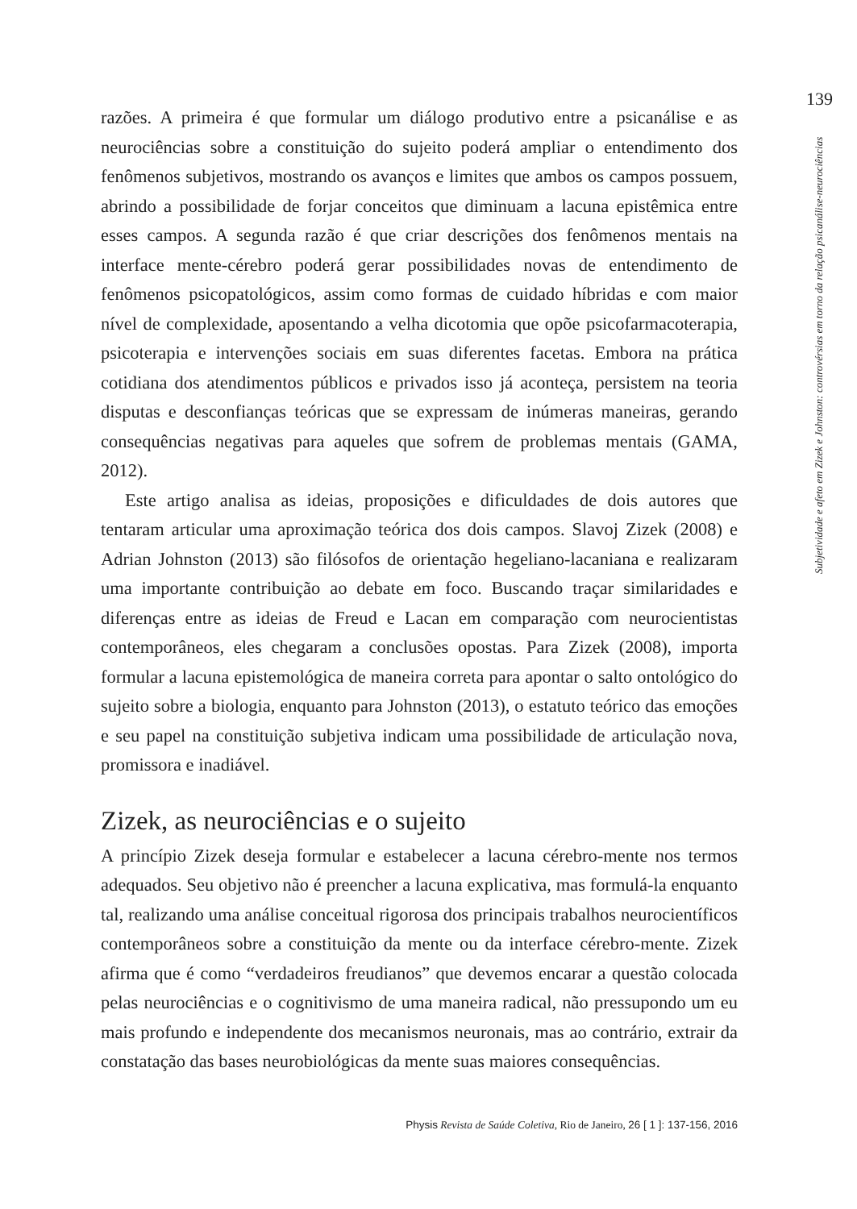139
razões. A primeira é que formular um diálogo produtivo entre a psicanálise e as neurociências sobre a constituição do sujeito poderá ampliar o entendimento dos fenômenos subjetivos, mostrando os avanços e limites que ambos os campos possuem, abrindo a possibilidade de forjar conceitos que diminuam a lacuna epistêmica entre esses campos. A segunda razão é que criar descrições dos fenômenos mentais na interface mente-cérebro poderá gerar possibilidades novas de entendimento de fenômenos psicopatológicos, assim como formas de cuidado híbridas e com maior nível de complexidade, aposentando a velha dicotomia que opõe psicofarmacoterapia, psicoterapia e intervenções sociais em suas diferentes facetas. Embora na prática cotidiana dos atendimentos públicos e privados isso já aconteça, persistem na teoria disputas e desconfianças teóricas que se expressam de inúmeras maneiras, gerando consequências negativas para aqueles que sofrem de problemas mentais (GAMA, 2012).
Este artigo analisa as ideias, proposições e dificuldades de dois autores que tentaram articular uma aproximação teórica dos dois campos. Slavoj Zizek (2008) e Adrian Johnston (2013) são filósofos de orientação hegeliano-lacaniana e realizaram uma importante contribuição ao debate em foco. Buscando traçar similaridades e diferenças entre as ideias de Freud e Lacan em comparação com neurocientistas contemporâneos, eles chegaram a conclusões opostas. Para Zizek (2008), importa formular a lacuna epistemológica de maneira correta para apontar o salto ontológico do sujeito sobre a biologia, enquanto para Johnston (2013), o estatuto teórico das emoções e seu papel na constituição subjetiva indicam uma possibilidade de articulação nova, promissora e inadiável.
Zizek, as neurociências e o sujeito
A princípio Zizek deseja formular e estabelecer a lacuna cérebro-mente nos termos adequados. Seu objetivo não é preencher a lacuna explicativa, mas formulá-la enquanto tal, realizando uma análise conceitual rigorosa dos principais trabalhos neurocientíficos contemporâneos sobre a constituição da mente ou da interface cérebro-mente. Zizek afirma que é como “verdadeiros freudianos” que devemos encarar a questão colocada pelas neurociências e o cognitivismo de uma maneira radical, não pressupondo um eu mais profundo e independente dos mecanismos neuronais, mas ao contrário, extrair da constatação das bases neurobiológicas da mente suas maiores consequências.
Subjetividade e afeto em Zizek e Johnston: controvérsias em torno da relação psicanálise-neurociências
Physis Revista de Saúde Coletiva, Rio de Janeiro, 26 [ 1 ]: 137-156, 2016